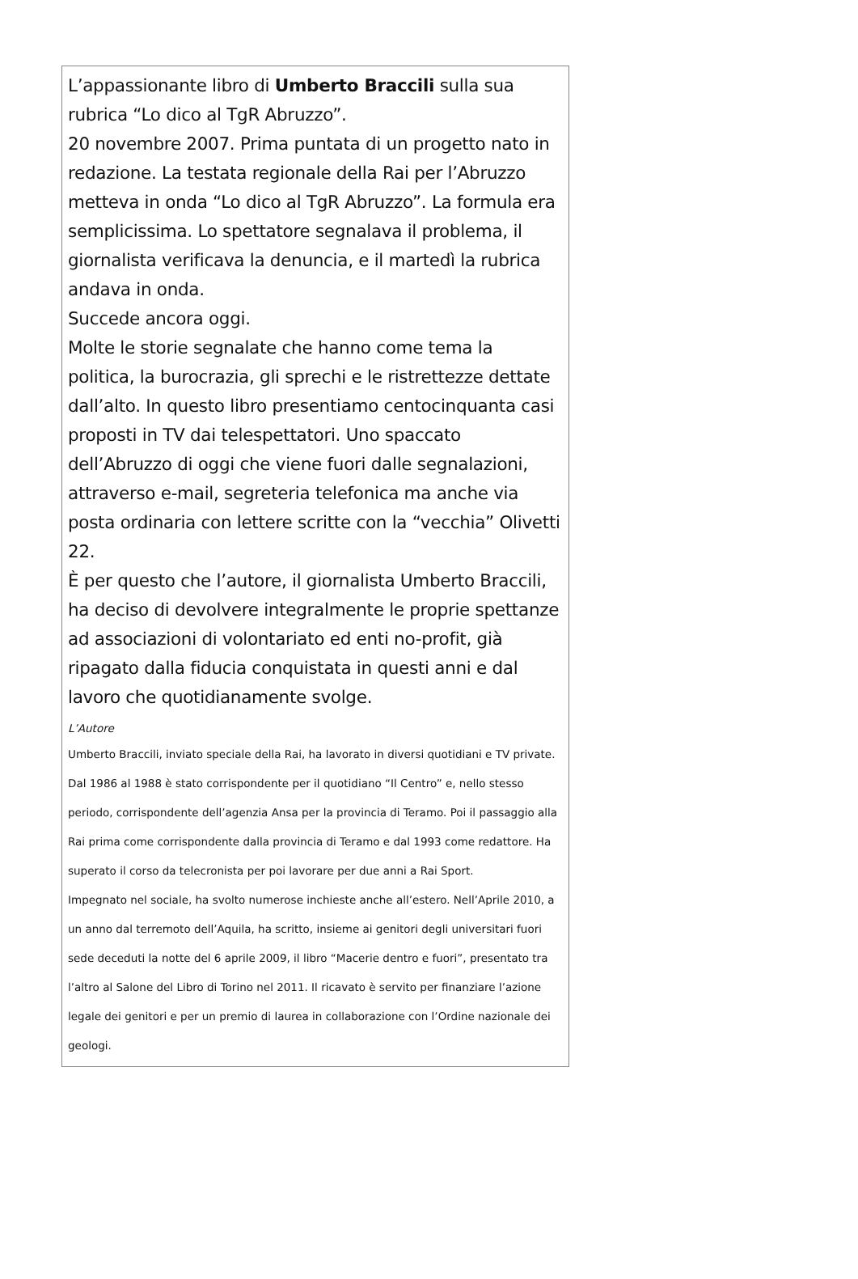L’appassionante libro di Umberto Braccili sulla sua rubrica “Lo dico al TgR Abruzzo”.
20 novembre 2007. Prima puntata di un progetto nato in redazione. La testata regionale della Rai per l’Abruzzo metteva in onda “Lo dico al TgR Abruzzo”. La formula era semplicissima. Lo spettatore segnalava il problema, il giornalista verificava la denuncia, e il martedì la rubrica andava in onda.
Succede ancora oggi.
Molte le storie segnalate che hanno come tema la politica, la burocrazia, gli sprechi e le ristrettezze dettate dall’alto. In questo libro presentiamo centocinquanta casi proposti in TV dai telespettatori. Uno spaccato dell’Abruzzo di oggi che viene fuori dalle segnalazioni, attraverso e-mail, segreteria telefonica ma anche via posta ordinaria con lettere scritte con la “vecchia” Olivetti 22.
È per questo che l’autore, il giornalista Umberto Braccili, ha deciso di devolvere integralmente le proprie spettanze ad associazioni di volontariato ed enti no-profit, già ripagato dalla fiducia conquistata in questi anni e dal lavoro che quotidianamente svolge.
L’Autore
Umberto Braccili, inviato speciale della Rai, ha lavorato in diversi quotidiani e TV private. Dal 1986 al 1988 è stato corrispondente per il quotidiano “Il Centro” e, nello stesso periodo, corrispondente dell’agenzia Ansa per la provincia di Teramo. Poi il passaggio alla Rai prima come corrispondente dalla provincia di Teramo e dal 1993 come redattore. Ha superato il corso da telecronista per poi lavorare per due anni a Rai Sport.
Impegnato nel sociale, ha svolto numerose inchieste anche all’estero. Nell’Aprile 2010, a un anno dal terremoto dell’Aquila, ha scritto, insieme ai genitori degli universitari fuori sede deceduti la notte del 6 aprile 2009, il libro “Macerie dentro e fuori”, presentato tra l’altro al Salone del Libro di Torino nel 2011. Il ricavato è servito per finanziare l’azione legale dei genitori e per un premio di laurea in collaborazione con l’Ordine nazionale dei geologi.